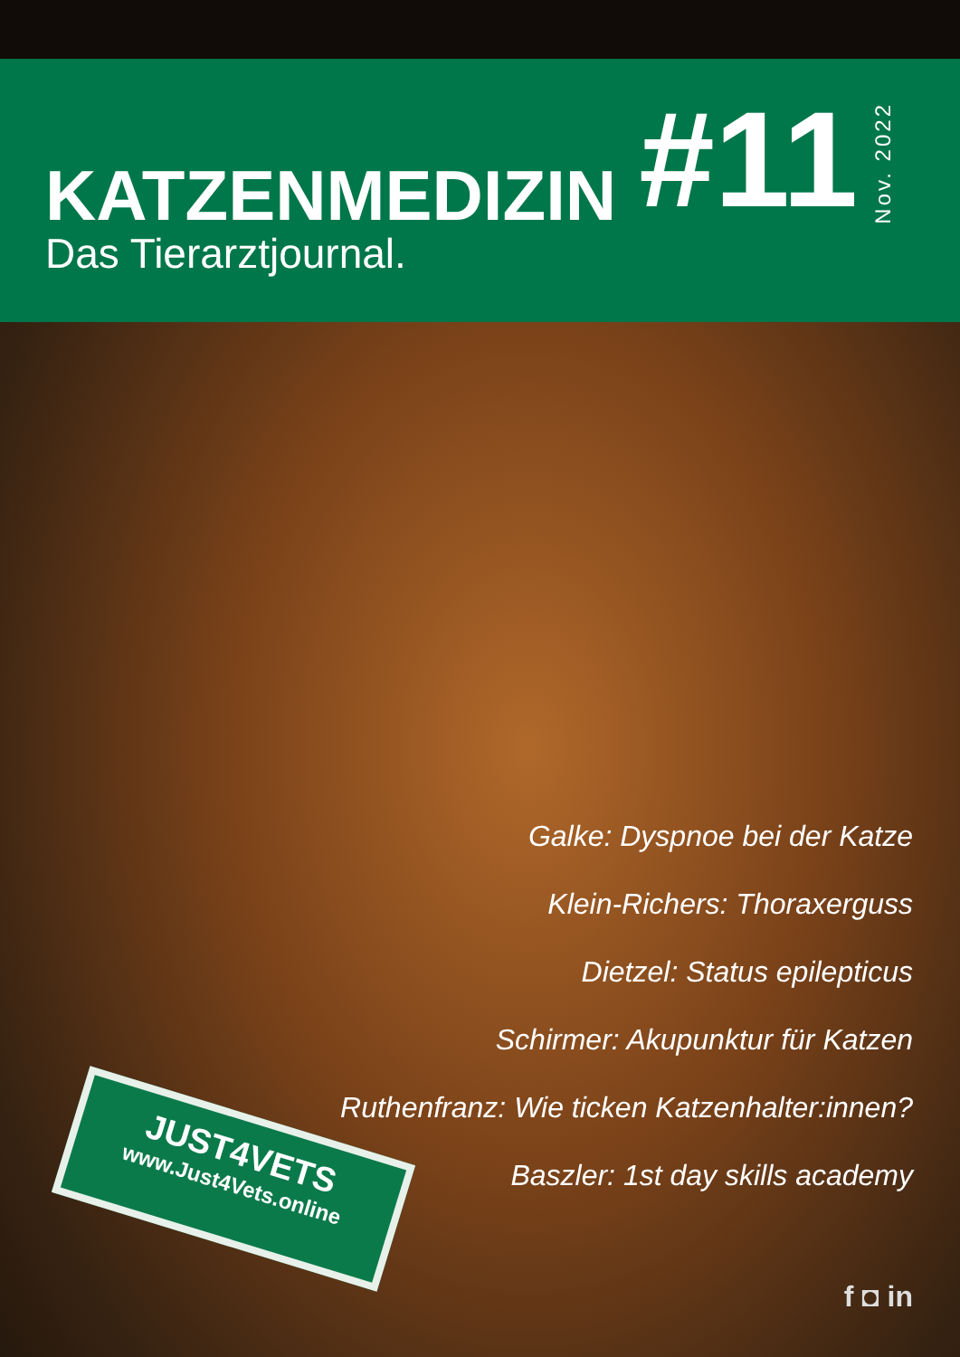KATZENMEDIZIN
Das Tierarztjournal.
#11
Nov. 2022
Galke: Dyspnoe bei der Katze
Klein-Richers: Thoraxerguss
Dietzel: Status epilepticus
Schirmer: Akupunktur für Katzen
Ruthenfranz: Wie ticken Katzenhalter:innen?
Baszler: 1st day skills academy
JUST4VETS
www.Just4Vets.online
f ◘ in